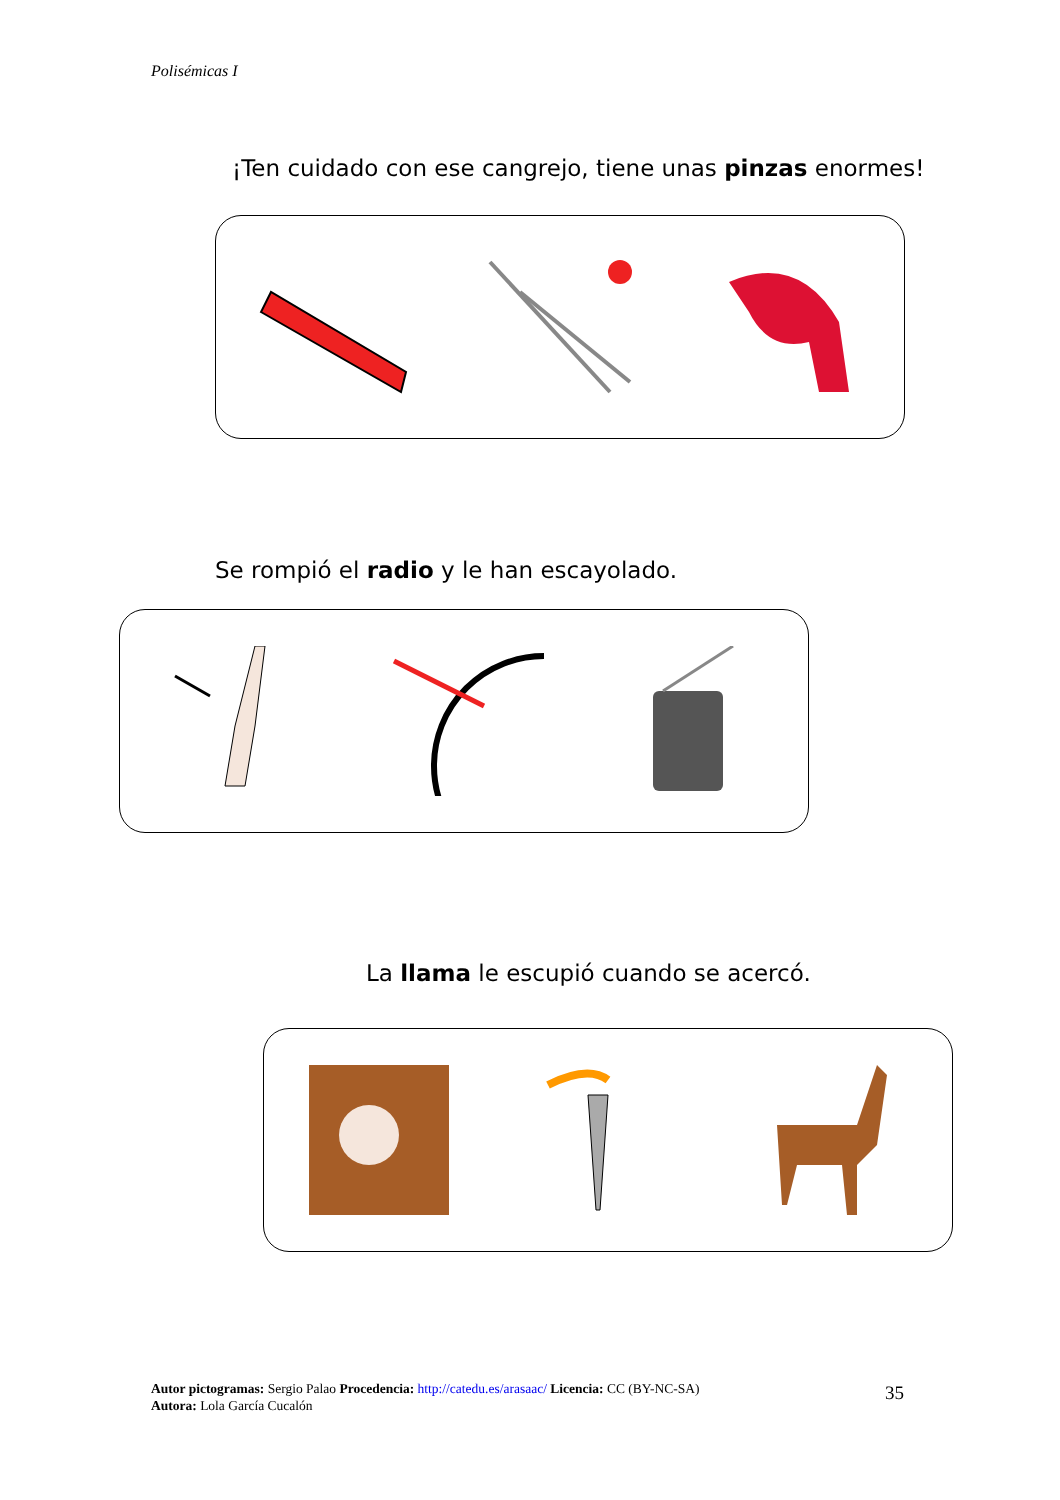Polisémicas I
¡Ten cuidado con ese cangrejo, tiene unas pinzas enormes!
Se rompió el radio y le han escayolado.
La llama le escupió cuando se acercó.
Autor pictogramas: Sergio Palao Procedencia: http://catedu.es/arasaac/ Licencia: CC (BY-NC-SA)
Autora: Lola García Cucalón
35